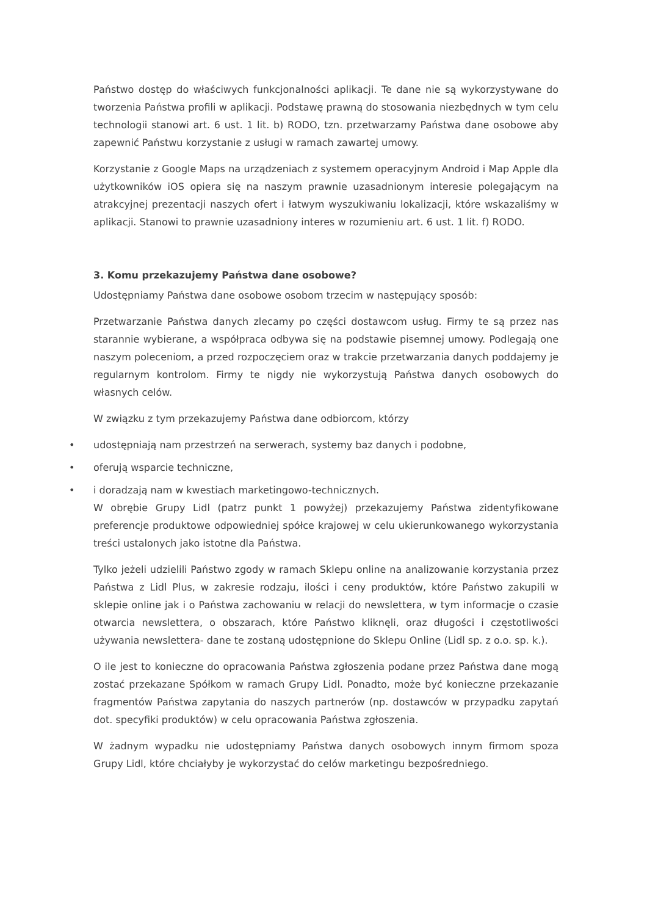Państwo dostęp do właściwych funkcjonalności aplikacji. Te dane nie są wykorzystywane do tworzenia Państwa profili w aplikacji. Podstawę prawną do stosowania niezbędnych w tym celu technologii stanowi art. 6 ust. 1 lit. b) RODO, tzn. przetwarzamy Państwa dane osobowe aby zapewnić Państwu korzystanie z usługi w ramach zawartej umowy.
Korzystanie z Google Maps na urządzeniach z systemem operacyjnym Android i Map Apple dla użytkowników iOS opiera się na naszym prawnie uzasadnionym interesie polegającym na atrakcyjnej prezentacji naszych ofert i łatwym wyszukiwaniu lokalizacji, które wskazaliśmy w aplikacji. Stanowi to prawnie uzasadniony interes w rozumieniu art. 6 ust. 1 lit. f) RODO.
3. Komu przekazujemy Państwa dane osobowe?
Udostępniamy Państwa dane osobowe osobom trzecim w następujący sposób:
Przetwarzanie Państwa danych zlecamy po części dostawcom usług. Firmy te są przez nas starannie wybierane, a współpraca odbywa się na podstawie pisemnej umowy. Podlegają one naszym poleceniom, a przed rozpoczęciem oraz w trakcie przetwarzania danych poddajemy je regularnym kontrolom. Firmy te nigdy nie wykorzystują Państwa danych osobowych do własnych celów.
W związku z tym przekazujemy Państwa dane odbiorcom, którzy
• udostępniają nam przestrzeń na serwerach, systemy baz danych i podobne,
• oferują wsparcie techniczne,
• i doradzają nam w kwestiach marketingowo-technicznych.
W obrębie Grupy Lidl (patrz punkt 1 powyżej) przekazujemy Państwa zidentyfikowane preferencje produktowe odpowiedniej spółce krajowej w celu ukierunkowanego wykorzystania treści ustalonych jako istotne dla Państwa.
Tylko jeżeli udzielili Państwo zgody w ramach Sklepu online na analizowanie korzystania przez Państwa z Lidl Plus, w zakresie rodzaju, ilości i ceny produktów, które Państwo zakupili w sklepie online jak i o Państwa zachowaniu w relacji do newslettera, w tym informacje o czasie otwarcia newslettera, o obszarach, które Państwo kliknęli, oraz długości i częstotliwości używania newslettera- dane te zostaną udostępnione do Sklepu Online (Lidl sp. z o.o. sp. k.).
O ile jest to konieczne do opracowania Państwa zgłoszenia podane przez Państwa dane mogą zostać przekazane Spółkom w ramach Grupy Lidl. Ponadto, może być konieczne przekazanie fragmentów Państwa zapytania do naszych partnerów (np. dostawców w przypadku zapytań dot. specyfiki produktów) w celu opracowania Państwa zgłoszenia.
W żadnym wypadku nie udostępniamy Państwa danych osobowych innym firmom spoza Grupy Lidl, które chciałyby je wykorzystać do celów marketingu bezpośredniego.